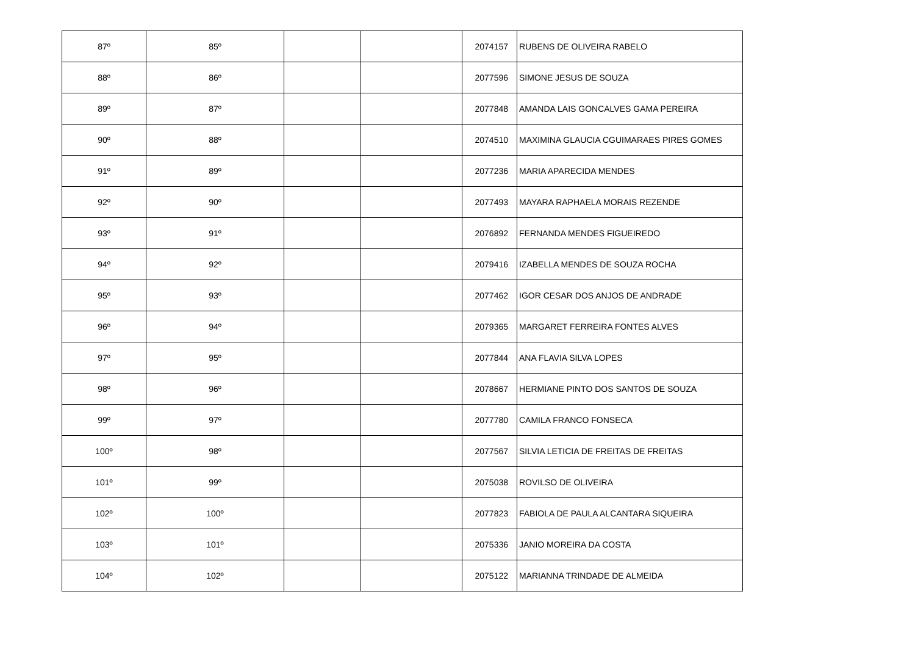| 87º | 85º | | | 2074157 | RUBENS DE OLIVEIRA RABELO |
| 88º | 86º | | | 2077596 | SIMONE JESUS DE SOUZA |
| 89º | 87º | | | 2077848 | AMANDA LAIS GONCALVES GAMA PEREIRA |
| 90º | 88º | | | 2074510 | MAXIMINA GLAUCIA CGUIMARAES PIRES GOMES |
| 91º | 89º | | | 2077236 | MARIA APARECIDA MENDES |
| 92º | 90º | | | 2077493 | MAYARA RAPHAELA MORAIS REZENDE |
| 93º | 91º | | | 2076892 | FERNANDA MENDES FIGUEIREDO |
| 94º | 92º | | | 2079416 | IZABELLA MENDES DE SOUZA ROCHA |
| 95º | 93º | | | 2077462 | IGOR CESAR DOS ANJOS DE ANDRADE |
| 96º | 94º | | | 2079365 | MARGARET FERREIRA FONTES ALVES |
| 97º | 95º | | | 2077844 | ANA FLAVIA SILVA LOPES |
| 98º | 96º | | | 2078667 | HERMIANE PINTO DOS SANTOS DE SOUZA |
| 99º | 97º | | | 2077780 | CAMILA FRANCO FONSECA |
| 100º | 98º | | | 2077567 | SILVIA LETICIA DE FREITAS DE FREITAS |
| 101º | 99º | | | 2075038 | ROVILSO DE OLIVEIRA |
| 102º | 100º | | | 2077823 | FABIOLA DE PAULA ALCANTARA SIQUEIRA |
| 103º | 101º | | | 2075336 | JANIO MOREIRA DA COSTA |
| 104º | 102º | | | 2075122 | MARIANNA TRINDADE DE ALMEIDA |